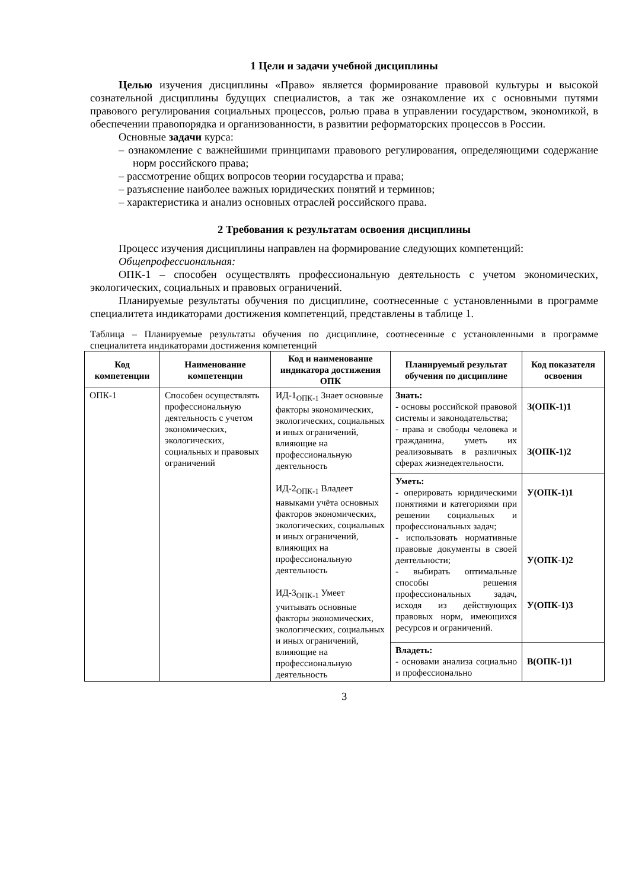1 Цели и задачи учебной дисциплины
Целью изучения дисциплины «Право» является формирование правовой культуры и высокой сознательной дисциплины будущих специалистов, а так же ознакомление их с основными путями правового регулирования социальных процессов, ролью права в управлении государством, экономикой, в обеспечении правопорядка и организованности, в развитии реформаторских процессов в России.
Основные задачи курса:
– ознакомление с важнейшими принципами правового регулирования, определяющими содержание норм российского права;
– рассмотрение общих вопросов теории государства и права;
– разъяснение наиболее важных юридических понятий и терминов;
– характеристика и анализ основных отраслей российского права.
2 Требования к результатам освоения дисциплины
Процесс изучения дисциплины направлен на формирование следующих компетенций:
Общепрофессиональная:
ОПК-1 – способен осуществлять профессиональную деятельность с учетом экономических, экологических, социальных и правовых ограничений.
Планируемые результаты обучения по дисциплине, соотнесенные с установленными в программе специалитета индикаторами достижения компетенций, представлены в таблице 1.
Таблица – Планируемые результаты обучения по дисциплине, соотнесенные с установленными в программе специалитета индикаторами достижения компетенций
| Код компетенции | Наименование компетенции | Код и наименование индикатора достижения ОПК | Планируемый результат обучения по дисциплине | Код показателя освоения |
| --- | --- | --- | --- | --- |
| ОПК-1 | Способен осуществлять профессиональную деятельность с учетом экономических, экологических, социальных и правовых ограничений | ИД-1<sub>ОПК-1</sub> Знает основные факторы экономических, экологических, социальных и иных ограничений, влияющие на профессиональную деятельность ИД-2<sub>ОПК-1</sub> Владеет навыками учёта основных факторов экономических, экологических, социальных и иных ограничений, влияющих на профессиональную деятельность ИД-3<sub>ОПК-1</sub> Умеет учитывать основные факторы экономических, экологических, социальных и иных ограничений, влияющие на профессиональную деятельность | Знать: - основы российской правовой системы и законодательства; - права и свободы человека и гражданина, уметь их реализовывать в различных сферах жизнедеятельности. | З(ОПК-1)1 З(ОПК-1)2 |
| | | | Уметь: - оперировать юридическими понятиями и категориями при решении социальных и профессиональных задач; - использовать нормативные правовые документы в своей деятельности; - выбирать оптимальные способы решения профессиональных задач, исходя из действующих правовых норм, имеющихся ресурсов и ограничений. | У(ОПК-1)1 У(ОПК-1)2 У(ОПК-1)3 |
| | | | Владеть: - основами анализа социально и профессионально | В(ОПК-1)1 |
3